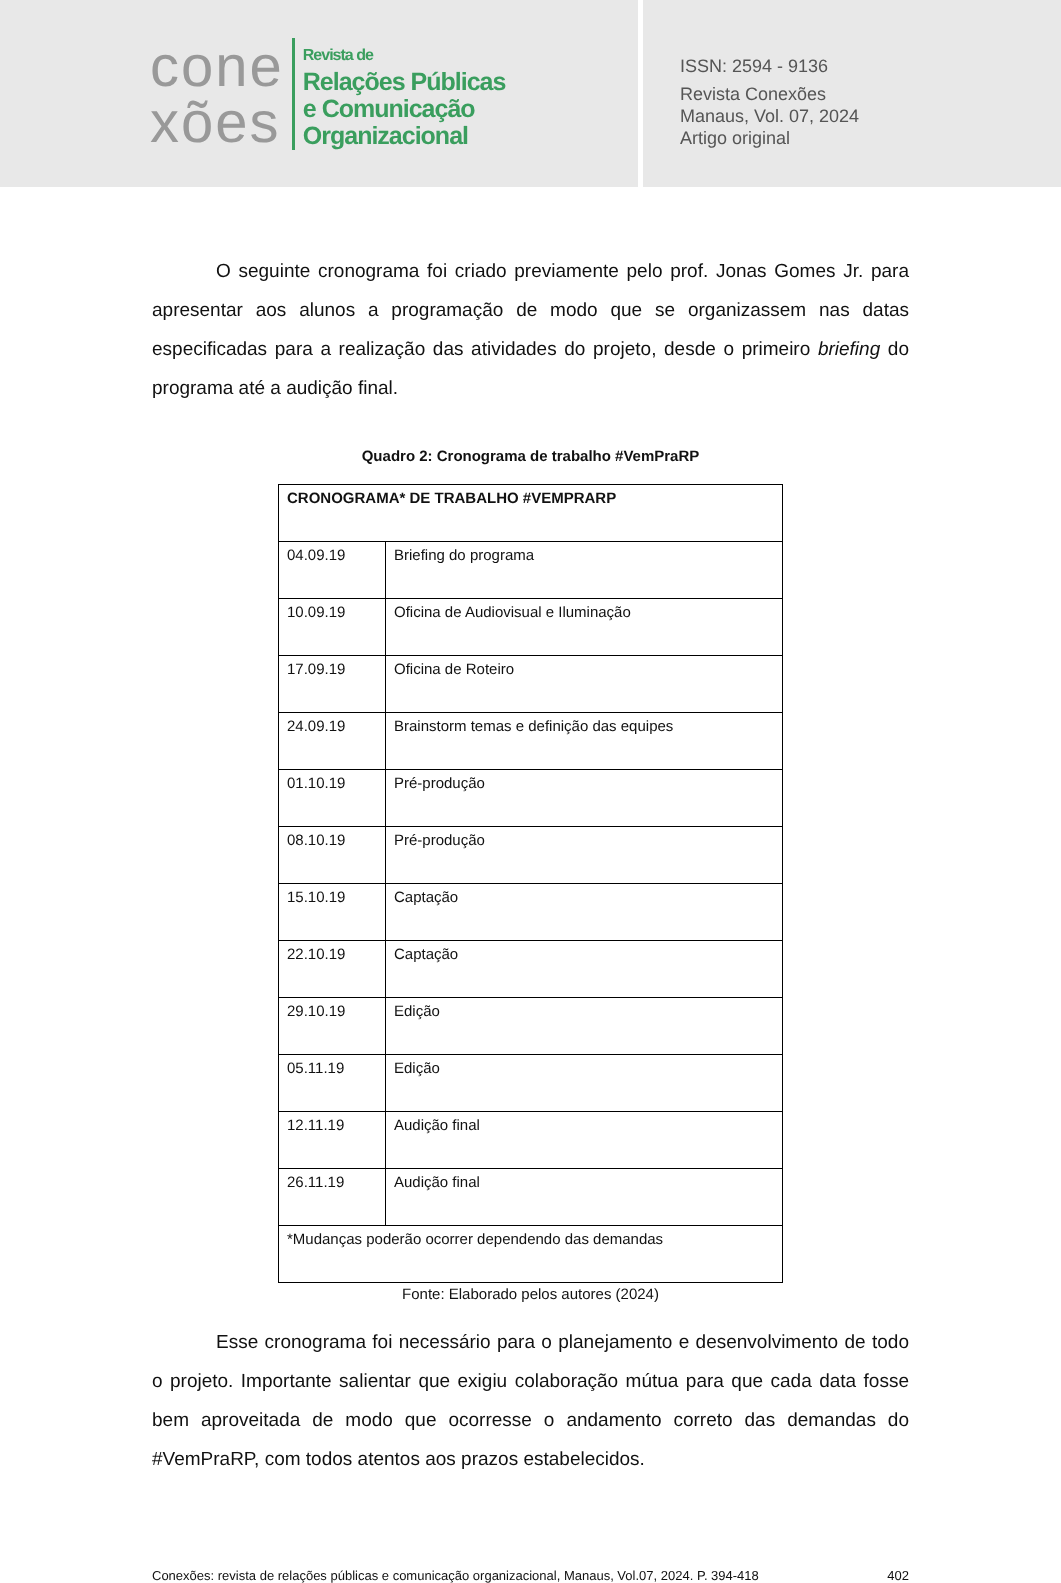cone
xões
Revista de
Relações Públicas
e Comunicação
Organizacional
ISSN: 2594 - 9136
Revista Conexões
Manaus, Vol. 07, 2024
Artigo original
O seguinte cronograma foi criado previamente pelo prof. Jonas Gomes Jr. para apresentar aos alunos a programação de modo que se organizassem nas datas especificadas para a realização das atividades do projeto, desde o primeiro briefing do programa até a audição final.
Quadro 2: Cronograma de trabalho #VemPraRP
| CRONOGRAMA* DE TRABALHO #VEMPRARP | |
| 04.09.19 | Briefing do programa |
| 10.09.19 | Oficina de Audiovisual e Iluminação |
| 17.09.19 | Oficina de Roteiro |
| 24.09.19 | Brainstorm temas e definição das equipes |
| 01.10.19 | Pré-produção |
| 08.10.19 | Pré-produção |
| 15.10.19 | Captação |
| 22.10.19 | Captação |
| 29.10.19 | Edição |
| 05.11.19 | Edição |
| 12.11.19 | Audição final |
| 26.11.19 | Audição final |
| *Mudanças poderão ocorrer dependendo das demandas | |
Fonte: Elaborado pelos autores (2024)
Esse cronograma foi necessário para o planejamento e desenvolvimento de todo o projeto. Importante salientar que exigiu colaboração mútua para que cada data fosse bem aproveitada de modo que ocorresse o andamento correto das demandas do #VemPraRP, com todos atentos aos prazos estabelecidos.
Conexões: revista de relações públicas e comunicação organizacional, Manaus, Vol.07, 2024. P. 394-418 402